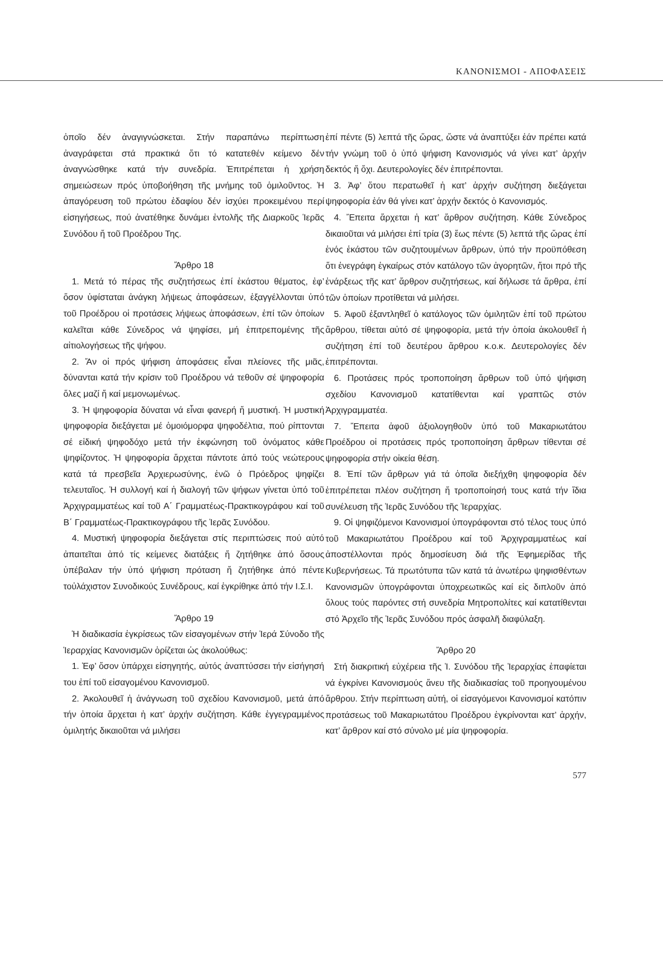ΚΑΝΟΝΙΣΜΟΙ - ΑΠΟΦΑΣΕΙΣ
ὁποῖο δέν ἀναγιγνώσκεται. Στήν παραπάνω περίπτωση ἀναγράφεται στά πρακτικά ὅτι τό κατατεθέν κείμενο δέν ἀναγνώσθηκε κατά τήν συνεδρία. Ἐπιτρέπεται ἡ χρήση σημειώσεων πρός ὑποβοήθηση τῆς μνήμης τοῦ ὁμιλοῦντος. Ἡ ἀπαγόρευση τοῦ πρώτου ἐδαφίου δέν ἰσχύει προκειμένου περί εἰσηγήσεως, πού ἀνατέθηκε δυνάμει ἐντολῆς τῆς Διαρκοῦς Ἱερᾶς Συνόδου ἤ τοῦ Προέδρου Της.
Ἄρθρο 18
1. Μετά τό πέρας τῆς συζητήσεως ἐπί ἑκάστου θέματος, ἐφ’ ὅσον ὑφίσταται ἀνάγκη λήψεως ἀποφάσεων, ἐξαγγέλλονται ὑπό τοῦ Προέδρου οἱ προτάσεις λήψεως ἀποφάσεων, ἐπί τῶν ὁποίων καλεῖται κάθε Σύνεδρος νά ψηφίσει, μή ἐπιτρεπομένης τῆς αἰτιολογήσεως τῆς ψήφου.
2. Ἄν οἱ πρός ψήφιση ἀποφάσεις εἶναι πλείονες τῆς μιᾶς, δύνανται κατά τήν κρίσιν τοῦ Προέδρου νά τεθοῦν σέ ψηφοφορία ὅλες μαζί ἤ καί μεμονωμένως.
3. Ἡ ψηφοφορία δύναται νά εἶναι φανερή ἤ μυστική. Ἡ μυστική ψηφοφορία διεξάγεται μέ ὁμοιόμορφα ψηφοδέλτια, πού ρίπτονται σέ εἰδική ψηφοδόχο μετά τήν ἐκφώνηση τοῦ ὀνόματος κάθε ψηφίζοντος. Ἡ ψηφοφορία ἄρχεται πάντοτε ἀπό τούς νεώτερους κατά τά πρεσβεῖα Ἀρχιερωσύνης, ἐνῶ ὁ Πρόεδρος ψηφίζει τελευταῖος. Ἡ συλλογή καί ἡ διαλογή τῶν ψήφων γίνεται ὑπό τοῦ Ἀρχιγραμματέως καί τοῦ Α΄ Γραμματέως-Πρακτικογράφου καί τοῦ Β΄ Γραμματέως-Πρακτικογράφου τῆς Ἱερᾶς Συνόδου.
4. Μυστική ψηφοφορία διεξάγεται στίς περιπτώσεις πού αὐτό ἀπαιτεῖται ἀπό τίς κείμενες διατάξεις ἤ ζητήθηκε ἀπό ὅσους ὑπέβαλαν τήν ὑπό ψήφιση πρόταση ἤ ζητήθηκε ἀπό πέντε τοὐλάχιστον Συνοδικούς Συνέδρους, καί ἐγκρίθηκε ἀπό τήν Ι.Σ.Ι.
Ἄρθρο 19
Ἡ διαδικασία ἐγκρίσεως τῶν εἰσαγομένων στήν Ἱερά Σύνοδο τῆς Ἱεραρχίας Κανονισμῶν ὁρίζεται ὡς ἀκολούθως:
1. Ἐφ’ ὅσον ὑπάρχει εἰσηγητής, αὐτός ἀναπτύσσει τήν εἰσήγησή του ἐπί τοῦ εἰσαγομένου Κανονισμοῦ.
2. Ἀκολουθεῖ ἡ ἀνάγνωση τοῦ σχεδίου Κανονισμοῦ, μετά ἀπό τήν ὁποία ἄρχεται ἡ κατ’ ἀρχήν συζήτηση. Κάθε ἐγγεγραμμένος ὁμιλητής δικαιοῦται νά μιλήσει
ἐπί πέντε (5) λεπτά τῆς ὥρας, ὥστε νά ἀναπτύξει ἐάν πρέπει κατά τήν γνώμη τοῦ ὁ ὑπό ψήφιση Κανονισμός νά γίνει κατ’ ἀρχήν δεκτός ἤ ὄχι. Δευτερολογίες δέν ἐπιτρέπονται.
3. Ἀφ’ ὅτου περατωθεῖ ἡ κατ’ ἀρχήν συζήτηση διεξάγεται ψηφοφορία ἐάν θά γίνει κατ’ ἀρχήν δεκτός ὁ Κανονισμός.
4. Ἔπειτα ἄρχεται ἡ κατ’ ἄρθρον συζήτηση. Κάθε Σύνεδρος δικαιοῦται νά μιλήσει ἐπί τρία (3) ἕως πέντε (5) λεπτά τῆς ὥρας ἐπί ἑνός ἑκάστου τῶν συζητουμένων ἄρθρων, ὑπό τήν προϋπόθεση ὅτι ἐνεγράφη ἐγκαίρως στόν κατάλογο τῶν ἀγορητῶν, ἤτοι πρό τῆς ἐνάρξεως τῆς κατ’ ἄρθρον συζητήσεως, καί δήλωσε τά ἄρθρα, ἐπί τῶν ὁποίων προτίθεται νά μιλήσει.
5. Ἀφοῦ ἐξαντληθεῖ ὁ κατάλογος τῶν ὁμιλητῶν ἐπί τοῦ πρώτου ἄρθρου, τίθεται αὐτό σέ ψηφοφορία, μετά τήν ὁποία ἀκολουθεῖ ἡ συζήτηση ἐπί τοῦ δευτέρου ἄρθρου κ.ο.κ. Δευτερολογίες δέν ἐπιτρέπονται.
6. Προτάσεις πρός τροποποίηση ἄρθρων τοῦ ὑπό ψήφιση σχεδίου Κανονισμοῦ κατατίθενται καί γραπτῶς στόν Ἀρχιγραμματέα.
7. Ἔπειτα ἀφοῦ ἀξιολογηθοῦν ὑπό τοῦ Μακαριωτάτου Προέδρου οἱ προτάσεις πρός τροποποίηση ἄρθρων τίθενται σέ ψηφοφορία στήν οἰκεία θέση.
8. Ἐπί τῶν ἄρθρων γιά τά ὁποῖα διεξήχθη ψηφοφορία δέν ἐπιτρέπεται πλέον συζήτηση ἤ τροποποίησή τους κατά τήν ἴδια συνέλευση τῆς Ἱερᾶς Συνόδου τῆς Ἱεραρχίας.
9. Οἱ ψηφιζόμενοι Κανονισμοί ὑπογράφονται στό τέλος τους ὑπό τοῦ Μακαριωτάτου Προέδρου καί τοῦ Ἀρχιγραμματέως καί ἀποστέλλονται πρός δημοσίευση διά τῆς Ἐφημερίδας τῆς Κυβερνήσεως. Τά πρωτότυπα τῶν κατά τά ἀνωτέρω ψηφισθέντων Κανονισμῶν ὑπογράφονται ὑποχρεωτικῶς καί εἰς διπλοῦν ἀπό ὅλους τούς παρόντες στή συνεδρία Μητροπολίτες καί κατατίθενται στό Ἀρχεῖο τῆς Ἱερᾶς Συνόδου πρός ἀσφαλῆ διαφύλαξη.
Ἄρθρο 20
Στή διακριτική εὐχέρεια τῆς Ἱ. Συνόδου τῆς Ἱεραρχίας ἐπαφίεται νά ἐγκρίνει Κανονισμούς ἄνευ τῆς διαδικασίας τοῦ προηγουμένου ἄρθρου. Στήν περίπτωση αὐτή, οἱ εἰσαγόμενοι Κανονισμοί κατόπιν προτάσεως τοῦ Μακαριωτάτου Προέδρου ἐγκρίνονται κατ’ ἀρχήν, κατ’ ἄρθρον καί στό σύνολο μέ μία ψηφοφορία.
577